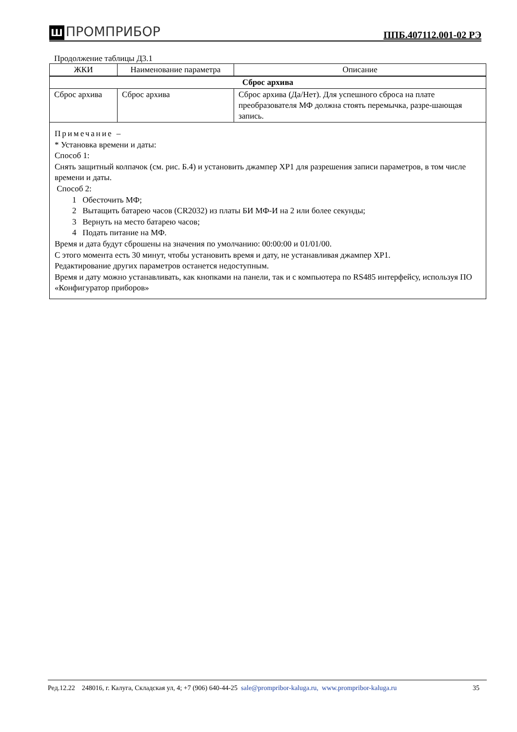Ш ПРОМПРИБОР
ППБ.407112.001-02 РЭ
Продолжение таблицы Д3.1
| ЖКИ | Наименование параметра | Описание |
| --- | --- | --- |
| Сброс архива | | |
| Сброс архива | Сброс архива | Сброс архива (Да/Нет). Для успешного сброса на плате преобразователя МФ должна стоять перемычка, разре-шающая запись. |
Примечание –
* Установка времени и даты:
Способ 1:
Снять защитный колпачок (см. рис. Б.4) и установить джампер ХР1 для разрешения записи параметров, в том числе времени и даты.
Способ 2:
1 Обесточить МФ;
2 Вытащить батарею часов (CR2032) из платы БИ МФ-И на 2 или более секунды;
3 Вернуть на место батарею часов;
4 Подать питание на МФ.
Время и дата будут сброшены на значения по умолчанию: 00:00:00 и 01/01/00.
С этого момента есть 30 минут, чтобы установить время и дату, не устанавливая джампер ХР1.
Редактирование других параметров останется недоступным.
Время и дату можно устанавливать, как кнопками на панели, так и с компьютера по RS485 интерфейсу, используя ПО «Конфигуратор приборов»
Ред.12.22 248016, г. Калуга, Складская ул, 4; +7 (906) 640-44-25 sale@prompribor-kaluga.ru, www.prompribor-kaluga.ru 35